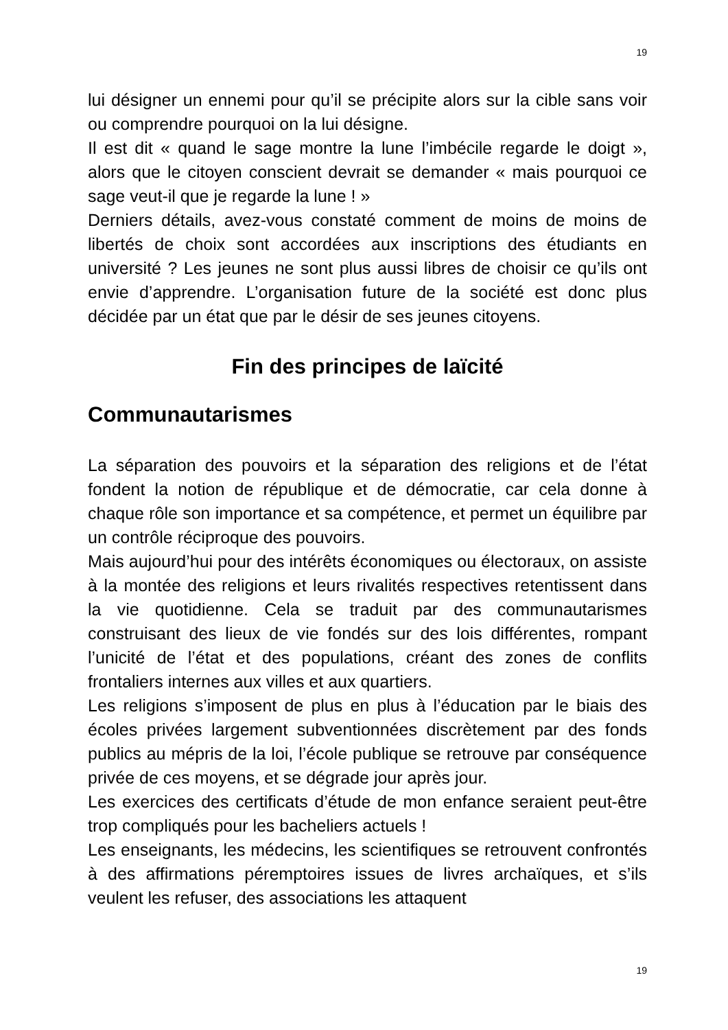19
lui désigner un ennemi pour qu’il se précipite alors sur la cible sans voir ou comprendre pourquoi on la lui désigne.
Il est dit « quand le sage montre la lune l’imbécile regarde le doigt », alors que le citoyen conscient devrait se demander « mais pourquoi ce sage veut-il que je regarde la lune ! »
Derniers détails, avez-vous constaté comment de moins de moins de libertés de choix sont accordées aux inscriptions des étudiants en université ? Les jeunes ne sont plus aussi libres de choisir ce qu’ils ont envie d’apprendre. L’organisation future de la société est donc plus décidée par un état que par le désir de ses jeunes citoyens.
Fin des principes de laïcité
Communautarismes
La séparation des pouvoirs et la séparation des religions et de l’état fondent la notion de république et de démocratie, car cela donne à chaque rôle son importance et sa compétence, et permet un équilibre par un contrôle réciproque des pouvoirs.
Mais aujourd’hui pour des intérêts économiques ou électoraux, on assiste à la montée des religions et leurs rivalités respectives retentissent dans la vie quotidienne. Cela se traduit par des communautarismes construisant des lieux de vie fondés sur des lois différentes, rompant l’unicité de l’état et des populations, créant des zones de conflits frontaliers internes aux villes et aux quartiers.
Les religions s’imposent de plus en plus à l’éducation par le biais des écoles privées largement subventionnées discrètement par des fonds publics au mépris de la loi, l’école publique se retrouve par conséquence privée de ces moyens, et se dégrade jour après jour.
Les exercices des certificats d’étude de mon enfance seraient peut-être trop compliqués pour les bacheliers actuels !
Les enseignants, les médecins, les scientifiques se retrouvent confrontés à des affirmations péremptoires issues de livres archaïques, et s’ils veulent les refuser, des associations les attaquent
19